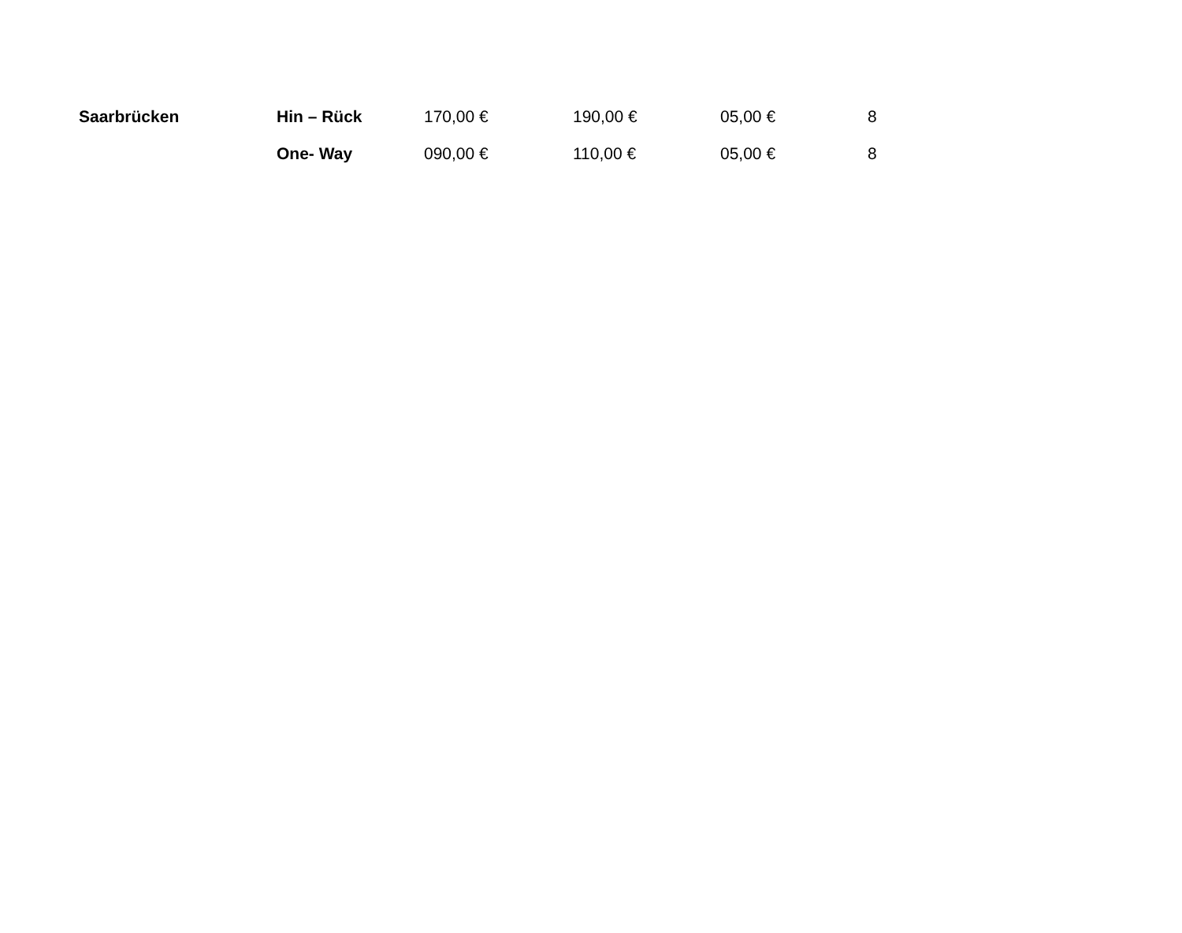| Saarbrücken | Hin – Rück | 170,00 € | 190,00 € | 05,00 € | 8 |
| | One- Way | 090,00 € | 110,00 € | 05,00 € | 8 |